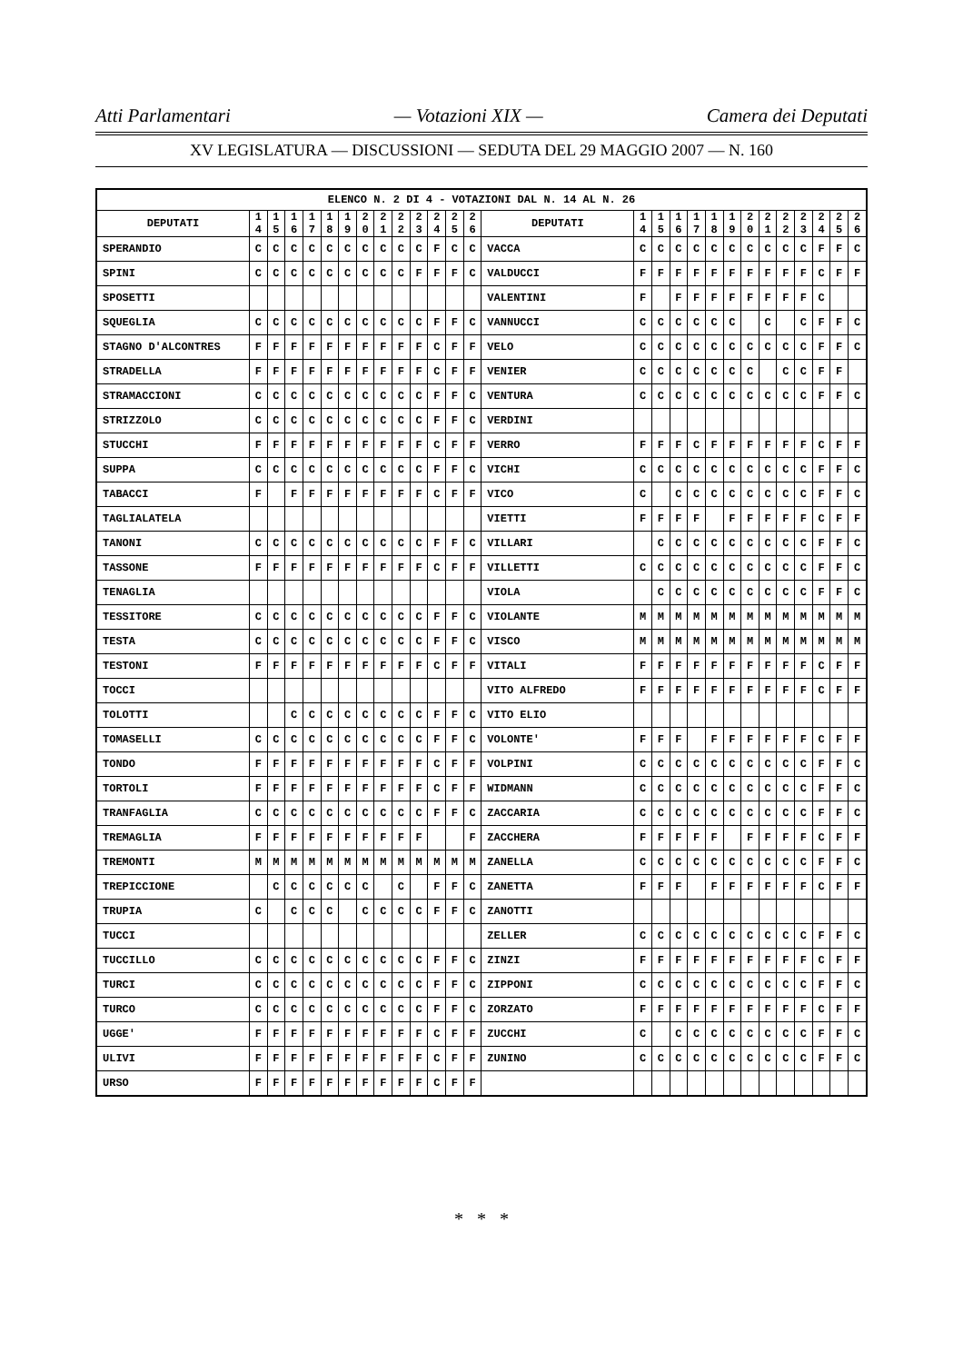Atti Parlamentari — Votazioni XIX — Camera dei Deputati
XV LEGISLATURA — DISCUSSIONI — SEDUTA DEL 29 MAGGIO 2007 — N. 160
| ELENCO N. 2 DI 4 - VOTAZIONI DAL N. 14 AL N. 26 | | | | | | | | | | | | | | | | | | | | | | | | | | | |
| --- | --- | --- | --- | --- | --- | --- | --- | --- | --- | --- | --- | --- | --- | --- | --- | --- | --- | --- | --- | --- | --- | --- | --- | --- | --- | --- | --- |
| DEPUTATI | 1 4 | 1 5 | 1 6 | 1 7 | 1 8 | 1 9 | 2 0 | 2 1 | 2 2 | 2 3 | 2 4 | 2 5 | 2 6 | DEPUTATI | 1 4 | 1 5 | 1 6 | 1 7 | 1 8 | 1 9 | 2 0 | 2 1 | 2 2 | 2 3 | 2 4 | 2 5 | 2 6 |
| SPERANDIO | C | C | C | C | C | C | C | C | C | C | F | C | C | VACCA | C | C | C | C | C | C | C | C | C | C | F | F | C |
| SPINI | C | C | C | C | C | C | C | C | C | F | F | F | C | VALDUCCI | F | F | F | F | F | F | F | F | F | F | C | F | F |
| SPOSETTI | | | | | | | | | | | | | | VALENTINI | F | | F | F | F | F | F | F | F | F | C | | |
| SQUEGLIA | C | C | C | C | C | C | C | C | C | C | F | F | C | VANNUCCI | C | C | C | C | C | C | | C | | C | F | F | C |
| STAGNO D'ALCONTRES | F | F | F | F | F | F | F | F | F | F | C | F | F | VELO | C | C | C | C | C | C | C | C | C | C | F | F | C |
| STRADELLA | F | F | F | F | F | F | F | F | F | F | C | F | F | VENIER | C | C | C | C | C | C | C | | C | C | F | F | |
| STRAMACCIONI | C | C | C | C | C | C | C | C | C | C | F | F | C | VENTURA | C | C | C | C | C | C | C | C | C | C | F | F | C |
| STRIZZOLO | C | C | C | C | C | C | C | C | C | C | F | F | C | VERDINI | | | | | | | | | | | | | |
| STUCCHI | F | F | F | F | F | F | F | F | F | F | C | F | F | VERRO | F | F | F | C | F | F | F | F | F | F | C | F | F |
| SUPPA | C | C | C | C | C | C | C | C | C | C | F | F | C | VICHI | C | C | C | C | C | C | C | C | C | C | F | F | C |
| TABACCI | F | | F | F | F | F | F | F | F | F | C | F | F | VICO | C | | C | C | C | C | C | C | C | C | F | F | C |
| TAGLIALATELA | | | | | | | | | | | | | | VIETTI | F | F | F | F | | F | F | F | F | F | C | F | F |
| TANONI | C | C | C | C | C | C | C | C | C | C | F | F | C | VILLARI | | C | C | C | C | C | C | C | C | C | F | F | C |
| TASSONE | F | F | F | F | F | F | F | F | F | F | C | F | F | VILLETTI | C | C | C | C | C | C | C | C | C | C | F | F | C |
| TENAGLIA | | | | | | | | | | | | | | VIOLA | | C | C | C | C | C | C | C | C | C | F | F | C |
| TESSITORE | C | C | C | C | C | C | C | C | C | C | F | F | C | VIOLANTE | M | M | M | M | M | M | M | M | M | M | M | M | M |
| TESTA | C | C | C | C | C | C | C | C | C | C | F | F | C | VISCO | M | M | M | M | M | M | M | M | M | M | M | M | M |
| TESTONI | F | F | F | F | F | F | F | F | F | F | C | F | F | VITALI | F | F | F | F | F | F | F | F | F | F | C | F | F |
| TOCCI | | | | | | | | | | | | | | VITO ALFREDO | F | F | F | F | F | F | F | F | F | F | C | F | F |
| TOLOTTI | | | C | C | C | C | C | C | C | C | F | F | C | VITO ELIO | | | | | | | | | | | | | |
| TOMASELLI | C | C | C | C | C | C | C | C | C | C | F | F | C | VOLONTE' | F | F | F | | F | F | F | F | F | F | C | F | F |
| TONDO | F | F | F | F | F | F | F | F | F | F | C | F | F | VOLPINI | C | C | C | C | C | C | C | C | C | C | F | F | C |
| TORTOLI | F | F | F | F | F | F | F | F | F | F | C | F | F | WIDMANN | C | C | C | C | C | C | C | C | C | C | F | F | C |
| TRANFAGLIA | C | C | C | C | C | C | C | C | C | C | F | F | C | ZACCARIA | C | C | C | C | C | C | C | C | C | C | F | F | C |
| TREMAGLIA | F | F | F | F | F | F | F | F | F | F | | | F | ZACCHERA | F | F | F | F | F | | F | F | F | F | C | F | F |
| TREMONTI | M | M | M | M | M | M | M | M | M | M | M | M | M | ZANELLA | C | C | C | C | C | C | C | C | C | C | F | F | C |
| TREPICCIONE | | C | C | C | C | C | C | | C | | F | F | C | ZANETTA | F | F | F | | F | F | F | F | F | F | C | F | F |
| TRUPIA | C | | C | C | C | | C | C | C | C | F | F | C | ZANOTTI | | | | | | | | | | | | | |
| TUCCI | | | | | | | | | | | | | | ZELLER | C | C | C | C | C | C | C | C | C | C | F | F | C |
| TUCCILLO | C | C | C | C | C | C | C | C | C | C | F | F | C | ZINZI | F | F | F | F | F | F | F | F | F | F | C | F | F |
| TURCI | C | C | C | C | C | C | C | C | C | C | F | F | C | ZIPPONI | C | C | C | C | C | C | C | C | C | C | F | F | C |
| TURCO | C | C | C | C | C | C | C | C | C | C | F | F | C | ZORZATO | F | F | F | F | F | F | F | F | F | F | C | F | F |
| UGGE' | F | F | F | F | F | F | F | F | F | F | C | F | F | ZUCCHI | C | | C | C | C | C | C | C | C | C | F | F | C |
| ULIVI | F | F | F | F | F | F | F | F | F | F | C | F | F | ZUNINO | C | C | C | C | C | C | C | C | C | C | F | F | C |
| URSO | F | F | F | F | F | F | F | F | F | F | C | F | F | | | | | | | | | | | | | | |
* * *